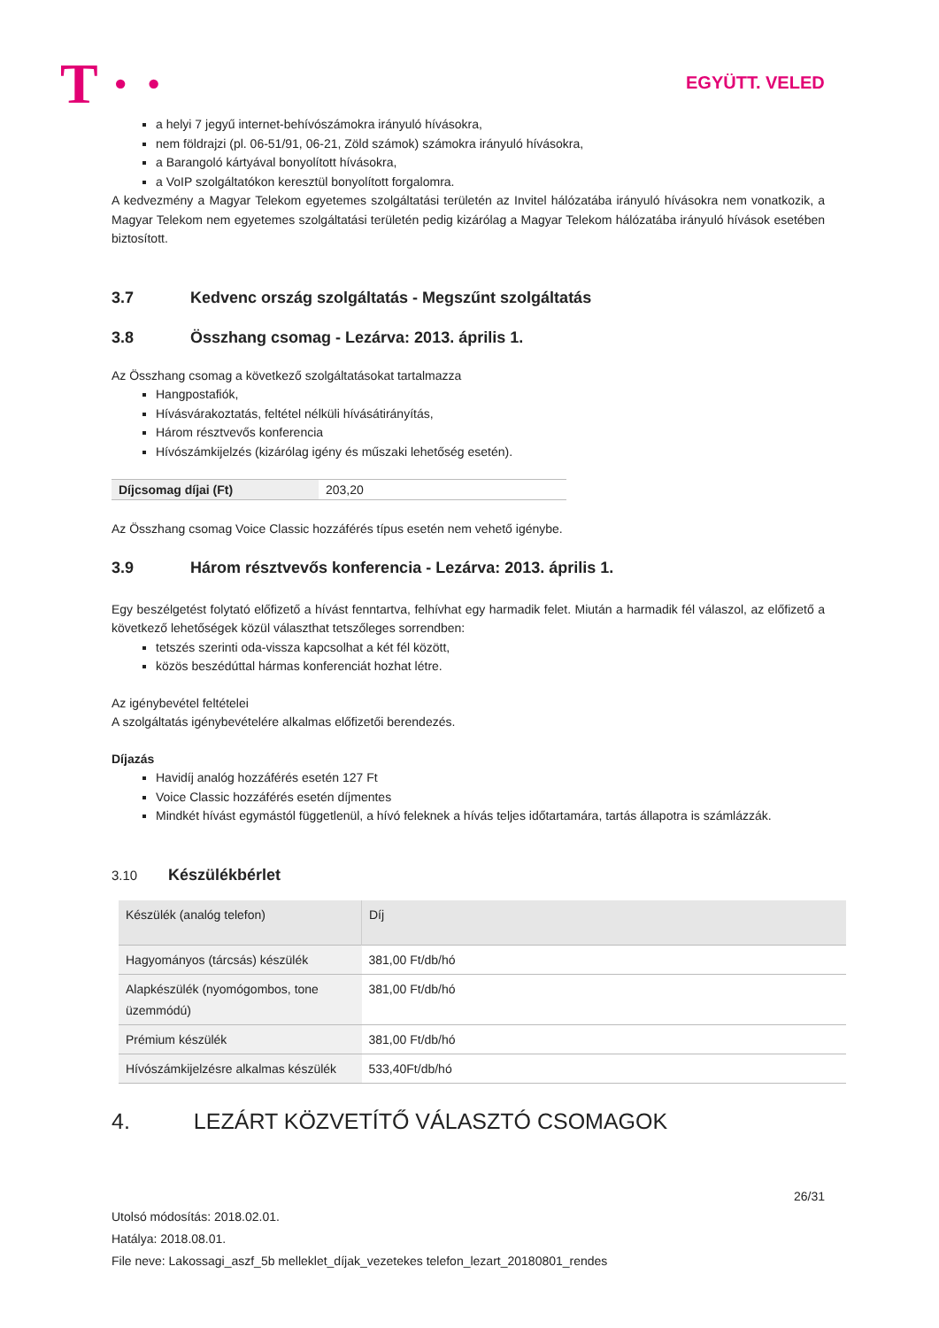T · · EGYÜTT. VELED
a helyi 7 jegyű internet-behívószámokra irányuló hívásokra,
nem földrajzi (pl. 06-51/91, 06-21, Zöld számok) számokra irányuló hívásokra,
a Barangoló kártyával bonyolított hívásokra,
a VoIP szolgáltatókon keresztül bonyolított forgalomra.
A kedvezmény a Magyar Telekom egyetemes szolgáltatási területén az Invitel hálózatába irányuló hívásokra nem vonatkozik, a Magyar Telekom nem egyetemes szolgáltatási területén pedig kizárólag a Magyar Telekom hálózatába irányuló hívások esetében biztosított.
3.7 Kedvenc ország szolgáltatás - Megszűnt szolgáltatás
3.8 Összhang csomag - Lezárva: 2013. április 1.
Az Összhang csomag a következő szolgáltatásokat tartalmazza
Hangpostafiók,
Hívásvárakoztatás, feltétel nélküli hívásátirányítás,
Három résztvevős konferencia
Hívószámkijelzés (kizárólag igény és műszaki lehetőség esetén).
| Díjcsomag díjai (Ft) | 203,20 |
Az Összhang csomag Voice Classic hozzáférés típus esetén nem vehető igénybe.
3.9 Három résztvevős konferencia - Lezárva: 2013. április 1.
Egy beszélgetést folytató előfizető a hívást fenntartva, felhívhat egy harmadik felet. Miután a harmadik fél válaszol, az előfizető a következő lehetőségek közül választhat tetszőleges sorrendben:
tetszés szerinti oda-vissza kapcsolhat a két fél között,
közös beszédúttal hármas konferenciát hozhat létre.
Az igénybevétel feltételei
A szolgáltatás igénybevételére alkalmas előfizetői berendezés.
Díjazás
Havidíj analóg hozzáférés esetén 127 Ft
Voice Classic hozzáférés esetén díjmentes
Mindkét hívást egymástól függetlenül, a hívó feleknek a hívás teljes időtartamára, tartás állapotra is számlázzák.
3.10 Készülékbérlet
| Készülék (analóg telefon) | Díj |
| Hagyományos (tárcsás) készülék | 381,00 Ft/db/hó |
| Alapkészülék (nyomógombos, tone üzemmódú) | 381,00 Ft/db/hó |
| Prémium készülék | 381,00 Ft/db/hó |
| Hívószámkijelzésre alkalmas készülék | 533,40Ft/db/hó |
4. LEZÁRT KÖZVETÍTŐ VÁLASZTÓ CSOMAGOK
26/31
Utolsó módosítás: 2018.02.01.
Hatálya: 2018.08.01.
File neve: Lakossagi_aszf_5b melleklet_díjak_vezetekes telefon_lezart_20180801_rendes